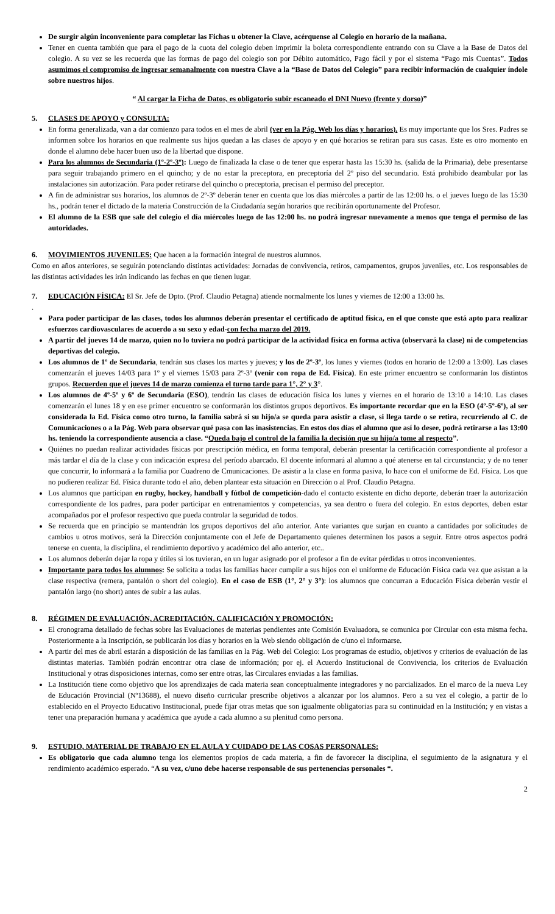De surgir algún inconveniente para completar las Fichas u obtener la Clave, acérquense al Colegio en horario de la mañana.
Tener en cuenta también que para el pago de la cuota del colegio deben imprimir la boleta correspondiente entrando con su Clave a la Base de Datos del colegio. A su vez se les recuerda que las formas de pago del colegio son por Débito automático, Pago fácil y por el sistema “Pago mis Cuentas”. Todos asumimos el compromiso de ingresar semanalmente con nuestra Clave a la “Base de Datos del Colegio” para recibir información de cualquier índole sobre nuestros hijos.
“ Al cargar la Ficha de Datos, es obligatorio subir escaneado el DNI Nuevo (frente y dorso)”
5. CLASES DE APOYO y CONSULTA:
En forma generalizada, van a dar comienzo para todos en el mes de abril (ver en la Pág. Web los días y horarios). Es muy importante que los Sres. Padres se informen sobre los horarios en que realmente sus hijos quedan a las clases de apoyo y en qué horarios se retiran para sus casas. Este es otro momento en donde el alumno debe hacer buen uso de la libertad que dispone.
Para los alumnos de Secundaria (1º-2º-3º): Luego de finalizada la clase o de tener que esperar hasta las 15:30 hs. (salida de la Primaria), debe presentarse para seguir trabajando primero en el quincho; y de no estar la preceptora, en preceptoría del 2º piso del secundario. Está prohibido deambular por las instalaciones sin autorización. Para poder retirarse del quincho o preceptorìa, precisan el permiso del preceptor.
A fin de administrar sus horarios, los alumnos de 2º-3º deberán tener en cuenta que los días miércoles a partir de las 12:00 hs. o el jueves luego de las 15:30 hs., podrán tener el dictado de la materia Construcción de la Ciudadanía según horarios que recibirán oportunamente del Profesor.
El alumno de la ESB que sale del colegio el día miércoles luego de las 12:00 hs. no podrá ingresar nuevamente a menos que tenga el permiso de las autoridades.
6. MOVIMIENTOS JUVENILES: Que hacen a la formación integral de nuestros alumnos.
Como en años anteriores, se seguirán potenciando distintas actividades: Jornadas de convivencia, retiros, campamentos, grupos juveniles, etc. Los responsables de las distintas actividades les irán indicando las fechas en que tienen lugar.
7. EDUCACIÓN FÍSICA: El Sr. Jefe de Dpto. (Prof. Claudio Petagna) atiende normalmente los lunes y viernes de 12:00 a 13:00 hs.
.
Para poder participar de las clases, todos los alumnos deberán presentar el certificado de aptitud física, en el que conste que está apto para realizar esfuerzos cardiovasculares de acuerdo a su sexo y edad-con fecha marzo del 2019.
A partir del jueves 14 de marzo, quien no lo tuviera no podrá participar de la actividad física en forma activa (observará la clase) ni de competencias deportivas del colegio.
Los alumnos de 1º de Secundaria, tendrán sus clases los martes y jueves; y los de 2º-3º, los lunes y viernes (todos en horario de 12:00 a 13:00). Las clases comenzarán el jueves 14/03 para 1º y el viernes 15/03 para 2º-3º (venir con ropa de Ed. Física). En este primer encuentro se conformarán los distintos grupos. Recuerden que el jueves 14 de marzo comienza el turno tarde para 1°, 2° y 3°.
Los alumnos de 4º-5º y 6º de Secundaria (ESO), tendrán las clases de educación física los lunes y viernes en el horario de 13:10 a 14:10. Las clases comenzarán el lunes 18 y en ese primer encuentro se conformarán los distintos grupos deportivos. Es importante recordar que en la ESO (4º-5º-6º), al ser considerada la Ed. Física como otro turno, la familia sabrá si su hijo/a se queda para asistir a clase, si llega tarde o se retira, recurriendo al C. de Comunicaciones o a la Pág. Web para observar qué pasa con las inasistencias. En estos dos días el alumno que así lo desee, podrá retirarse a las 13:00 hs. teniendo la correspondiente ausencia a clase. “Queda bajo el control de la familia la decisión que su hijo/a tome al respecto”.
Quiénes no puedan realizar actividades físicas por prescripción médica, en forma temporal, deberán presentar la certificación correspondiente al profesor a más tardar el día de la clase y con indicación expresa del período abarcado. El docente informará al alumno a qué atenerse en tal circunstancia; y de no tener que concurrir, lo informará a la familia por Cuadreno de Cmunicaciones. De asistir a la clase en forma pasiva, lo hace con el uniforme de Ed. Física. Los que no pudieren realizar Ed. Física durante todo el año, deben plantear esta situación en Dirección o al Prof. Claudio Petagna.
Los alumnos que participan en rugby, hockey, handball y fútbol de competición-dado el contacto existente en dicho deporte, deberán traer la autorización correspondiente de los padres, para poder participar en entrenamientos y competencias, ya sea dentro o fuera del colegio. En estos deportes, deben estar acompañados por el profesor respectivo que pueda controlar la seguridad de todos.
Se recuerda que en principio se mantendrán los grupos deportivos del año anterior. Ante variantes que surjan en cuanto a cantidades por solicitudes de cambios u otros motivos, será la Dirección conjuntamente con el Jefe de Departamento quienes determinen los pasos a seguir. Entre otros aspectos podrá tenerse en cuenta, la disciplina, el rendimiento deportivo y académico del año anterior, etc..
Los alumnos deberán dejar la ropa y útiles si los tuvieran, en un lugar asignado por el profesor a fin de evitar pérdidas u otros inconvenientes.
Importante para todos los alumnos: Se solicita a todas las familias hacer cumplir a sus hijos con el uniforme de Educación Física cada vez que asistan a la clase respectiva (remera, pantalón o short del colegio). En el caso de ESB (1°, 2° y 3°): los alumnos que concurran a Educación Física deberán vestir el pantalón largo (no short) antes de subir a las aulas.
8. RÉGIMEN DE EVALUACIÓN, ACREDITACIÓN. CALIFICACIÓN Y PROMOCIÓN:
El cronograma detallado de fechas sobre las Evaluaciones de materias pendientes ante Comisión Evaluadora, se comunica por Circular con esta misma fecha. Posteriormente a la Inscripción, se publicarán los días y horarios en la Web siendo obligación de c/uno el informarse.
A partir del mes de abril estarán a disposición de las familias en la Pág. Web del Colegio: Los programas de estudio, objetivos y criterios de evaluación de las distintas materias. También podrán encontrar otra clase de información; por ej. el Acuerdo Institucional de Convivencia, los criterios de Evaluación Institucional y otras disposiciones internas, como ser entre otras, las Circulares enviadas a las familias.
La Institución tiene como objetivo que los aprendizajes de cada materia sean conceptualmente integradores y no parcializados. En el marco de la nueva Ley de Educación Provincial (Nº13688), el nuevo diseño curricular prescribe objetivos a alcanzar por los alumnos. Pero a su vez el colegio, a partir de lo establecido en el Proyecto Educativo Institucional, puede fijar otras metas que son igualmente obligatorias para su continuidad en la Institución; y en vistas a tener una preparación humana y académica que ayude a cada alumno a su plenitud como persona.
9. ESTUDIO, MATERIAL DE TRABAJO EN EL AULA Y CUIDADO DE LAS COSAS PERSONALES:
Es obligatorio que cada alumno tenga los elementos propios de cada materia, a fin de favorecer la disciplina, el seguimiento de la asignatura y el rendimiento académico esperado. “A su vez, c/uno debe hacerse responsable de sus pertenencias personales “.
2